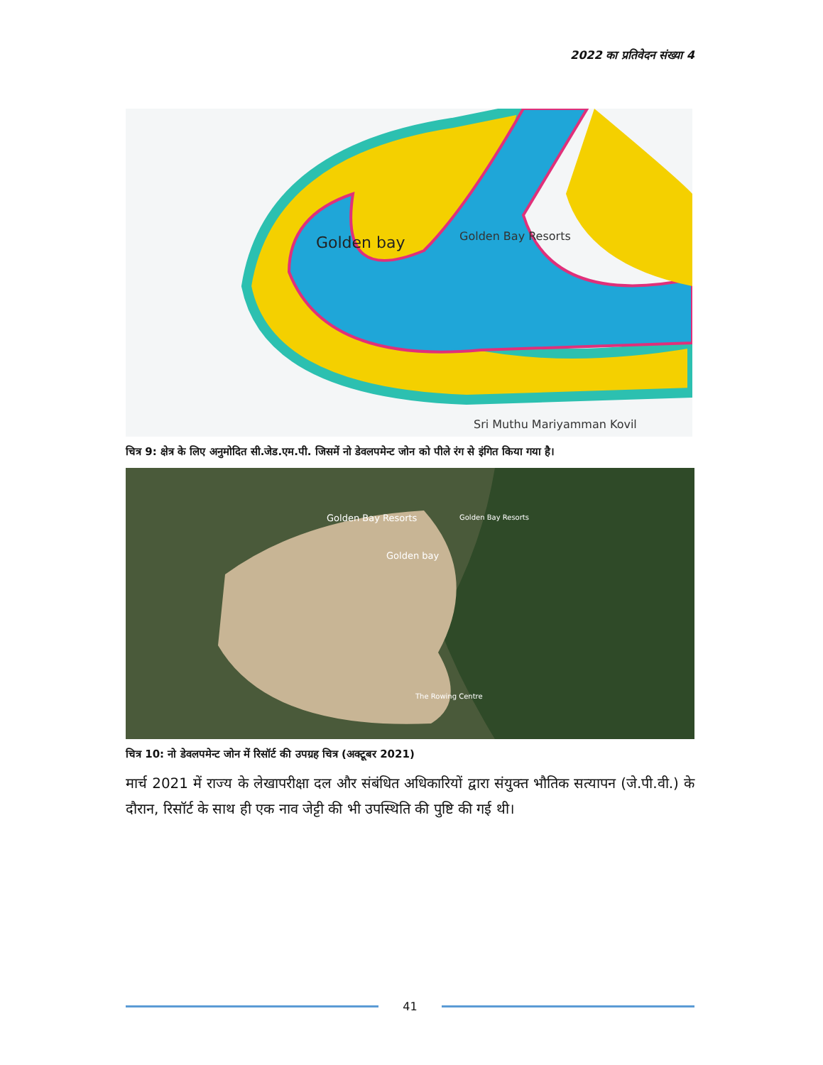2022 का प्रतिवेदन संख्या 4
Golden bay
Golden Bay Resorts
Sri Muthu Mariyamman Kovil
चित्र 9: क्षेत्र के लिए अनुमोदित सी.जेड.एम.पी. जिसमें नो डेवलपमेन्ट जोन को पीले रंग से इंगित किया गया है।
Golden Bay Resorts
Golden Bay Resorts
Golden bay
The Rowing Centre
चित्र 10: नो डेवलपमेन्ट जोन में रिसॉर्ट की उपग्रह चित्र (अक्टूबर 2021)
मार्च 2021 में राज्य के लेखापरीक्षा दल और संबंधित अधिकारियों द्वारा संयुक्त भौतिक सत्यापन (जे.पी.वी.) के दौरान, रिसॉर्ट के साथ ही एक नाव जेट्टी की भी उपस्थिति की पुष्टि की गई थी।
41